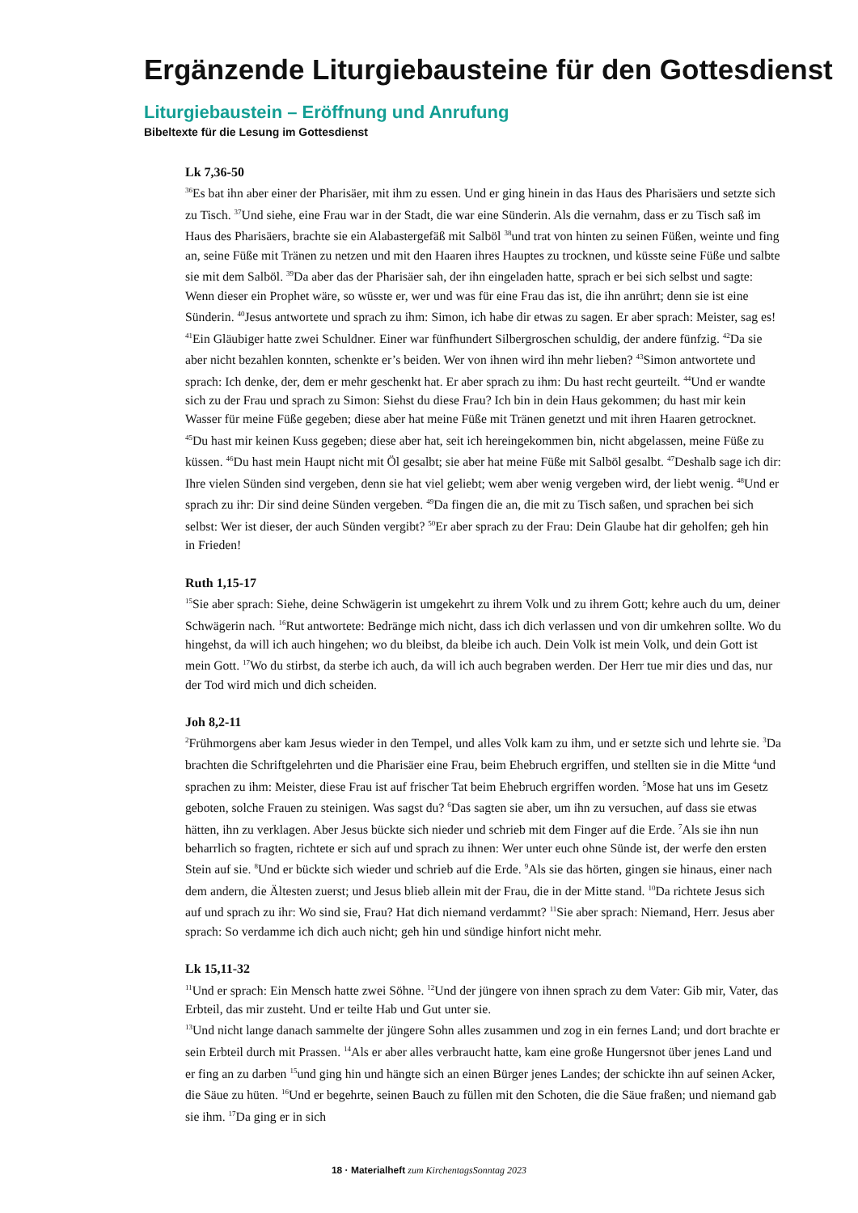Ergänzende Liturgiebausteine für den Gottesdienst
Liturgiebaustein – Eröffnung und Anrufung
Bibeltexte für die Lesung im Gottesdienst
Lk 7,36-50
<sup>36</sup> Es bat ihn aber einer der Pharisäer, mit ihm zu essen. Und er ging hinein in das Haus des Pharisäers und setzte sich zu Tisch. <sup>37</sup>Und siehe, eine Frau war in der Stadt, die war eine Sünderin. Als die vernahm, dass er zu Tisch saß im Haus des Pharisäers, brachte sie ein Alabastergefäß mit Salböl <sup>38</sup>und trat von hinten zu seinen Füßen, weinte und fing an, seine Füße mit Tränen zu netzen und mit den Haaren ihres Hauptes zu trocknen, und küsste seine Füße und salbte sie mit dem Salböl. <sup>39</sup>Da aber das der Pharisäer sah, der ihn eingeladen hatte, sprach er bei sich selbst und sagte: Wenn dieser ein Prophet wäre, so wüsste er, wer und was für eine Frau das ist, die ihn anrührt; denn sie ist eine Sünderin. <sup>40</sup>Jesus antwortete und sprach zu ihm: Simon, ich habe dir etwas zu sagen. Er aber sprach: Meister, sag es! <sup>41</sup>Ein Gläubiger hatte zwei Schuldner. Einer war fünfhundert Silbergroschen schuldig, der andere fünfzig. <sup>42</sup>Da sie aber nicht bezahlen konnten, schenkte er’s beiden. Wer von ihnen wird ihn mehr lieben? <sup>43</sup>Simon antwortete und sprach: Ich denke, der, dem er mehr geschenkt hat. Er aber sprach zu ihm: Du hast recht geurteilt. <sup>44</sup>Und er wandte sich zu der Frau und sprach zu Simon: Siehst du diese Frau? Ich bin in dein Haus gekommen; du hast mir kein Wasser für meine Füße gegeben; diese aber hat meine Füße mit Tränen genetzt und mit ihren Haaren getrocknet. <sup>45</sup>Du hast mir keinen Kuss gegeben; diese aber hat, seit ich hereingekommen bin, nicht abgelassen, meine Füße zu küssen. <sup>46</sup>Du hast mein Haupt nicht mit Öl gesalbt; sie aber hat meine Füße mit Salböl gesalbt. <sup>47</sup>Deshalb sage ich dir: Ihre vielen Sünden sind vergeben, denn sie hat viel geliebt; wem aber wenig vergeben wird, der liebt wenig. <sup>48</sup>Und er sprach zu ihr: Dir sind deine Sünden vergeben. <sup>49</sup>Da fingen die an, die mit zu Tisch saßen, und sprachen bei sich selbst: Wer ist dieser, der auch Sünden vergibt? <sup>50</sup>Er aber sprach zu der Frau: Dein Glaube hat dir geholfen; geh hin in Frieden!
Ruth 1,15-17
<sup>15</sup> Sie aber sprach: Siehe, deine Schwägerin ist umgekehrt zu ihrem Volk und zu ihrem Gott; kehre auch du um, deiner Schwägerin nach. <sup>16</sup>Rut antwortete: Bedränge mich nicht, dass ich dich verlassen und von dir umkehren sollte. Wo du hingehst, da will ich auch hingehen; wo du bleibst, da bleibe ich auch. Dein Volk ist mein Volk, und dein Gott ist mein Gott. <sup>17</sup>Wo du stirbst, da sterbe ich auch, da will ich auch begraben werden. Der Herr tue mir dies und das, nur der Tod wird mich und dich scheiden.
Joh 8,2-11
<sup>2</sup> Frühmorgens aber kam Jesus wieder in den Tempel, und alles Volk kam zu ihm, und er setzte sich und lehrte sie. <sup>3</sup>Da brachten die Schriftgelehrten und die Pharisäer eine Frau, beim Ehebruch ergriffen, und stellten sie in die Mitte <sup>4</sup>und sprachen zu ihm: Meister, diese Frau ist auf frischer Tat beim Ehebruch ergriffen worden. <sup>5</sup>Mose hat uns im Gesetz geboten, solche Frauen zu steinigen. Was sagst du? <sup>6</sup>Das sagten sie aber, um ihn zu versuchen, auf dass sie etwas hätten, ihn zu verklagen. Aber Jesus bückte sich nieder und schrieb mit dem Finger auf die Erde. <sup>7</sup>Als sie ihn nun beharrlich so fragten, richtete er sich auf und sprach zu ihnen: Wer unter euch ohne Sünde ist, der werfe den ersten Stein auf sie. <sup>8</sup>Und er bückte sich wieder und schrieb auf die Erde. <sup>9</sup>Als sie das hörten, gingen sie hinaus, einer nach dem andern, die Ältesten zuerst; und Jesus blieb allein mit der Frau, die in der Mitte stand. <sup>10</sup>Da richtete Jesus sich auf und sprach zu ihr: Wo sind sie, Frau? Hat dich niemand verdammt? <sup>11</sup>Sie aber sprach: Niemand, Herr. Jesus aber sprach: So verdamme ich dich auch nicht; geh hin und sündige hinfort nicht mehr.
Lk 15,11-32
<sup>11</sup> Und er sprach: Ein Mensch hatte zwei Söhne. <sup>12</sup>Und der jüngere von ihnen sprach zu dem Vater: Gib mir, Vater, das Erbteil, das mir zusteht. Und er teilte Hab und Gut unter sie.
<sup>13</sup> Und nicht lange danach sammelte der jüngere Sohn alles zusammen und zog in ein fernes Land; und dort brachte er sein Erbteil durch mit Prassen. <sup>14</sup>Als er aber alles verbraucht hatte, kam eine große Hungersnot über jenes Land und er fing an zu darben <sup>15</sup>und ging hin und hängte sich an einen Bürger jenes Landes; der schickte ihn auf seinen Acker, die Säue zu hüten. <sup>16</sup>Und er begehrte, seinen Bauch zu füllen mit den Schoten, die die Säue fraßen; und niemand gab sie ihm. <sup>17</sup>Da ging er in sich
18 · Materialheft zum KirchentagsSonntag 2023